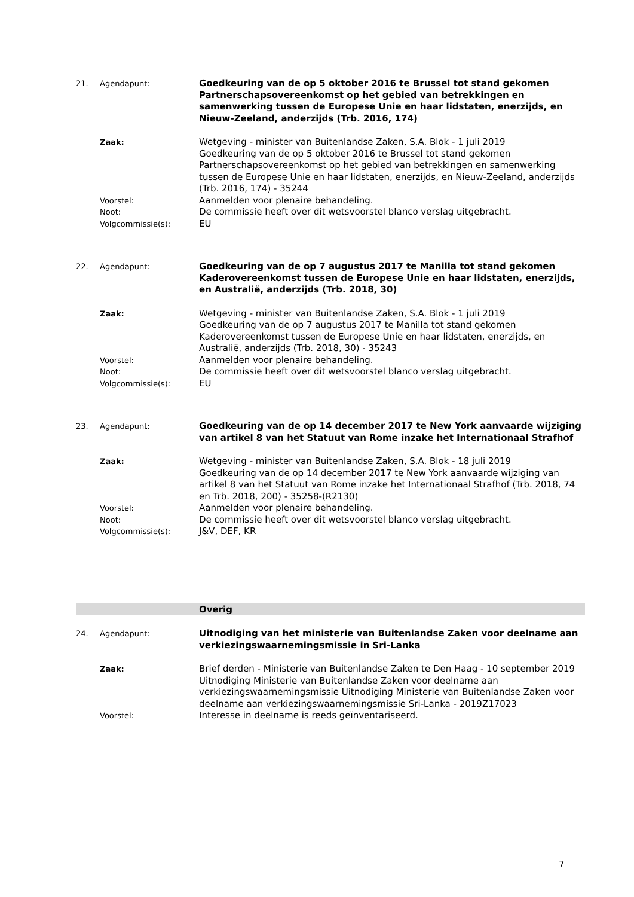21. Agendapunt:
Goedkeuring van de op 5 oktober 2016 te Brussel tot stand gekomen Partnerschapsovereenkomst op het gebied van betrekkingen en samenwerking tussen de Europese Unie en haar lidstaten, enerzijds, en Nieuw-Zeeland, anderzijds (Trb. 2016, 174)
Zaak:
Wetgeving - minister van Buitenlandse Zaken, S.A. Blok - 1 juli 2019
Goedkeuring van de op 5 oktober 2016 te Brussel tot stand gekomen Partnerschapsovereenkomst op het gebied van betrekkingen en samenwerking tussen de Europese Unie en haar lidstaten, enerzijds, en Nieuw-Zeeland, anderzijds (Trb. 2016, 174) - 35244
Voorstel:
Aanmelden voor plenaire behandeling.
Noot:
De commissie heeft over dit wetsvoorstel blanco verslag uitgebracht.
Volgcommissie(s):
EU
22. Agendapunt:
Goedkeuring van de op 7 augustus 2017 te Manilla tot stand gekomen Kaderovereenkomst tussen de Europese Unie en haar lidstaten, enerzijds, en Australië, anderzijds (Trb. 2018, 30)
Zaak:
Wetgeving - minister van Buitenlandse Zaken, S.A. Blok - 1 juli 2019
Goedkeuring van de op 7 augustus 2017 te Manilla tot stand gekomen Kaderovereenkomst tussen de Europese Unie en haar lidstaten, enerzijds, en Australië, anderzijds (Trb. 2018, 30) - 35243
Voorstel:
Aanmelden voor plenaire behandeling.
Noot:
De commissie heeft over dit wetsvoorstel blanco verslag uitgebracht.
Volgcommissie(s):
EU
23. Agendapunt:
Goedkeuring van de op 14 december 2017 te New York aanvaarde wijziging van artikel 8 van het Statuut van Rome inzake het Internationaal Strafhof
Zaak:
Wetgeving - minister van Buitenlandse Zaken, S.A. Blok - 18 juli 2019
Goedkeuring van de op 14 december 2017 te New York aanvaarde wijziging van artikel 8 van het Statuut van Rome inzake het Internationaal Strafhof (Trb. 2018, 74 en Trb. 2018, 200) - 35258-(R2130)
Voorstel:
Aanmelden voor plenaire behandeling.
Noot:
De commissie heeft over dit wetsvoorstel blanco verslag uitgebracht.
Volgcommissie(s):
J&V, DEF, KR
Overig
24. Agendapunt:
Uitnodiging van het ministerie van Buitenlandse Zaken voor deelname aan verkiezingswaarnemingsmissie in Sri-Lanka
Zaak:
Brief derden - Ministerie van Buitenlandse Zaken te Den Haag - 10 september 2019
Uitnodiging Ministerie van Buitenlandse Zaken voor deelname aan verkiezingswaarnemingsmissie Uitnodiging Ministerie van Buitenlandse Zaken voor deelname aan verkiezingswaarnemingsmissie Sri-Lanka - 2019Z17023
Voorstel:
Interesse in deelname is reeds geïnventariseerd.
7